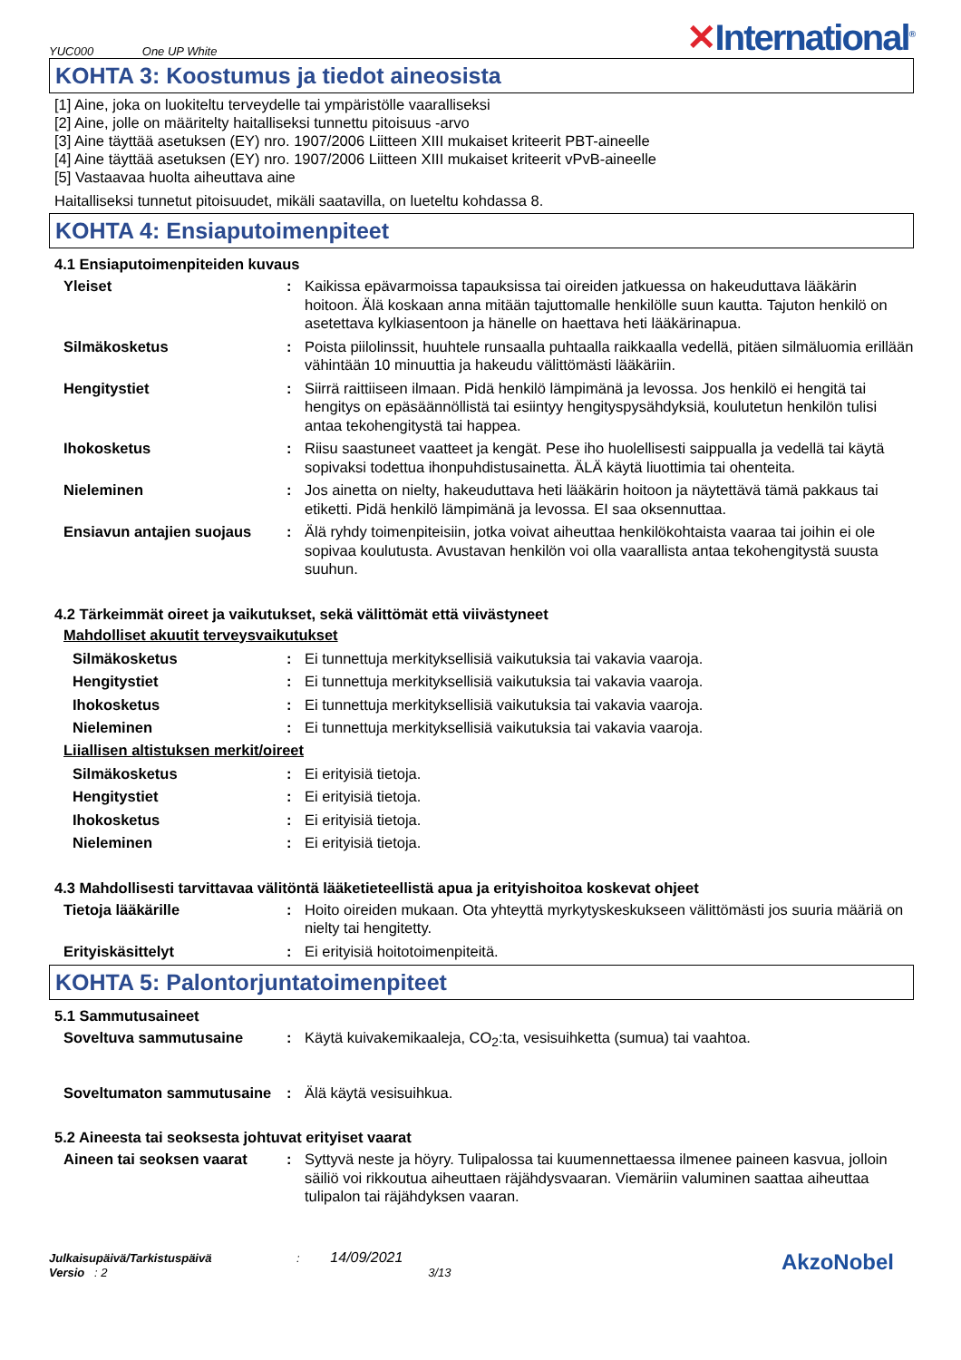YUC000 One UP White
✕International<sup>®</sup>
KOHTA 3: Koostumus ja tiedot aineosista
[1] Aine, joka on luokiteltu terveydelle tai ympäristölle vaaralliseksi
[2] Aine, jolle on määritelty haitalliseksi tunnettu pitoisuus -arvo
[3] Aine täyttää asetuksen (EY) nro. 1907/2006 Liitteen XIII mukaiset kriteerit PBT-aineelle
[4] Aine täyttää asetuksen (EY) nro. 1907/2006 Liitteen XIII mukaiset kriteerit vPvB-aineelle
[5] Vastaavaa huolta aiheuttava aine
Haitalliseksi tunnetut pitoisuudet, mikäli saatavilla, on lueteltu kohdassa 8.
KOHTA 4: Ensiaputoimenpiteet
4.1 Ensiaputoimenpiteiden kuvaus
Yleiset : Kaikissa epävarmoissa tapauksissa tai oireiden jatkuessa on hakeuduttava lääkärin hoitoon. Älä koskaan anna mitään tajuttomalle henkilölle suun kautta. Tajuton henkilö on asetettava kylkiasentoon ja hänelle on haettava heti lääkärinapua.
Silmäkosketus : Poista piilolinssit, huuhtele runsaalla puhtaalla raikkaalla vedellä, pitäen silmäluomia erillään vähintään 10 minuuttia ja hakeudu välittömästi lääkäriin.
Hengitystiet : Siirrä raittiiseen ilmaan. Pidä henkilö lämpimänä ja levossa. Jos henkilö ei hengitä tai hengitys on epäsäännöllistä tai esiintyy hengityspysähdyksiä, koulutetun henkilön tulisi antaa tekohengitystä tai happea.
Ihokosketus : Riisu saastuneet vaatteet ja kengät. Pese iho huolellisesti saippualla ja vedellä tai käytä sopivaksi todettua ihonpuhdistusainetta. ÄLÄ käytä liuottimia tai ohenteita.
Nieleminen : Jos ainetta on nielty, hakeuduttava heti lääkärin hoitoon ja näytettävä tämä pakkaus tai etiketti. Pidä henkilö lämpimänä ja levossa. EI saa oksennuttaa.
Ensiavun antajien suojaus
: Älä ryhdy toimenpiteisiin, jotka voivat aiheuttaa henkilökohtaista vaaraa tai joihin ei ole sopivaa koulutusta. Avustavan henkilön voi olla vaarallista antaa tekohengitystä suusta suuhun.
4.2 Tärkeimmät oireet ja vaikutukset, sekä välittömät että viivästyneet
Mahdolliset akuutit terveysvaikutukset
Silmäkosketus : Ei tunnettuja merkityksellisiä vaikutuksia tai vakavia vaaroja.
Hengitystiet : Ei tunnettuja merkityksellisiä vaikutuksia tai vakavia vaaroja.
Ihokosketus : Ei tunnettuja merkityksellisiä vaikutuksia tai vakavia vaaroja.
Nieleminen : Ei tunnettuja merkityksellisiä vaikutuksia tai vakavia vaaroja.
Liiallisen altistuksen merkit/oireet
Silmäkosketus : Ei erityisiä tietoja.
Hengitystiet : Ei erityisiä tietoja.
Ihokosketus : Ei erityisiä tietoja.
Nieleminen : Ei erityisiä tietoja.
4.3 Mahdollisesti tarvittavaa välitöntä lääketieteellistä apua ja erityishoitoa koskevat ohjeet
Tietoja lääkärille : Hoito oireiden mukaan. Ota yhteyttä myrkytyskeskukseen välittömästi jos suuria määriä on nielty tai hengitetty.
Erityiskäsittelyt : Ei erityisiä hoitotoimenpiteitä.
KOHTA 5: Palontorjuntatoimenpiteet
5.1 Sammutusaineet
Soveltuva sammutusaine : Käytä kuivakemikaaleja, CO<sub>2</sub>:ta, vesisuihketta (sumua) tai vaahtoa.
Soveltumaton sammutusaine
: Älä käytä vesisuihkua.
5.2 Aineesta tai seoksesta johtuvat erityiset vaarat
Aineen tai seoksen vaarat
: Syttyvä neste ja höyry. Tulipalossa tai kuumennettaessa ilmenee paineen kasvua, jolloin säiliö voi rikkoutua aiheuttaen räjähdysvaaran. Viemäriin valuminen saattaa aiheuttaa tulipalon tai räjähdyksen vaaran.
Julkaisupäivä/Tarkistuspäivä : 14/09/2021
Versio : 2 3/13
AkzoNobel